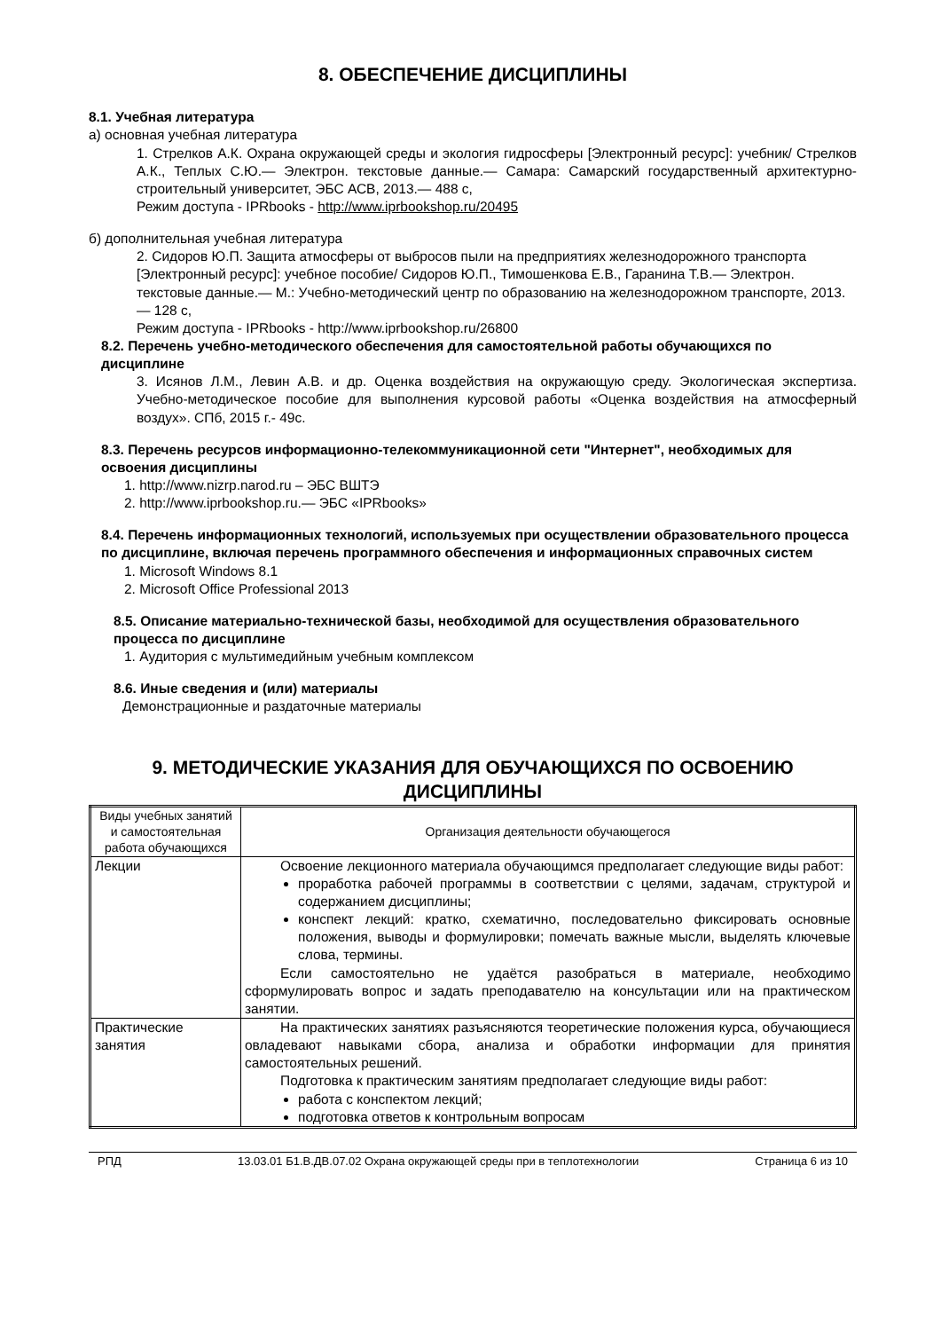8. ОБЕСПЕЧЕНИЕ ДИСЦИПЛИНЫ
8.1. Учебная литература
а) основная учебная литература
1. Стрелков А.К. Охрана окружающей среды и экология гидросферы [Электронный ресурс]: учебник/ Стрелков А.К., Теплых С.Ю.— Электрон. текстовые данные.— Самара: Самарский государственный архитектурно-строительный университет, ЭБС АСВ, 2013.— 488 с,
Режим доступа - IPRbooks - http://www.iprbookshop.ru/20495
б) дополнительная учебная литература
2. Сидоров Ю.П. Защита атмосферы от выбросов пыли на предприятиях железнодорожного транспорта [Электронный ресурс]: учебное пособие/ Сидоров Ю.П., Тимошенкова Е.В., Гаранина Т.В.— Электрон. текстовые данные.— М.: Учебно-методический центр по образованию на железнодорожном транспорте, 2013.— 128 с,
Режим доступа - IPRbooks - http://www.iprbookshop.ru/26800
8.2. Перечень учебно-методического обеспечения для самостоятельной работы обучающихся по дисциплине
3. Исянов Л.М., Левин А.В. и др. Оценка воздействия на окружающую среду. Экологическая экспертиза. Учебно-методическое пособие для выполнения курсовой работы «Оценка воздействия на атмосферный воздух». СПб, 2015 г.- 49с.
8.3. Перечень ресурсов информационно-телекоммуникационной сети "Интернет", необходимых для освоения дисциплины
1. http://www.nizrp.narod.ru – ЭБС ВШТЭ
2. http://www.iprbookshop.ru.— ЭБС «IPRbooks»
8.4. Перечень информационных технологий, используемых при осуществлении образовательного процесса по дисциплине, включая перечень программного обеспечения и информационных справочных систем
1. Microsoft Windows 8.1
2. Microsoft Office Professional 2013
8.5. Описание материально-технической базы, необходимой для осуществления образовательного процесса по дисциплине
1. Аудитория с мультимедийным учебным комплексом
8.6. Иные сведения и (или) материалы
Демонстрационные и раздаточные материалы
9. МЕТОДИЧЕСКИЕ УКАЗАНИЯ ДЛЯ ОБУЧАЮЩИХСЯ ПО ОСВОЕНИЮ ДИСЦИПЛИНЫ
| Виды учебных занятий и самостоятельная работа обучающихся | Организация деятельности обучающегося |
| Лекции | Освоение лекционного материала обучающимся предполагает следующие виды работ: проработка рабочей программы в соответствии с целями, задачам, структурой и содержанием дисциплины; конспект лекций: кратко, схематично, последовательно фиксировать основные положения, выводы и формулировки; помечать важные мысли, выделять ключевые слова, термины. Если самостоятельно не удаётся разобраться в материале, необходимо сформулировать вопрос и задать преподавателю на консультации или на практическом занятии. |
| Практические занятия | На практических занятиях разъясняются теоретические положения курса, обучающиеся овладевают навыками сбора, анализа и обработки информации для принятия самостоятельных решений. Подготовка к практическим занятиям предполагает следующие виды работ: работа с конспектом лекций; подготовка ответов к контрольным вопросам |
РПД 13.03.01 Б1.В.ДВ.07.02 Охрана окружающей среды при в теплотехнологии Страница 6 из 10